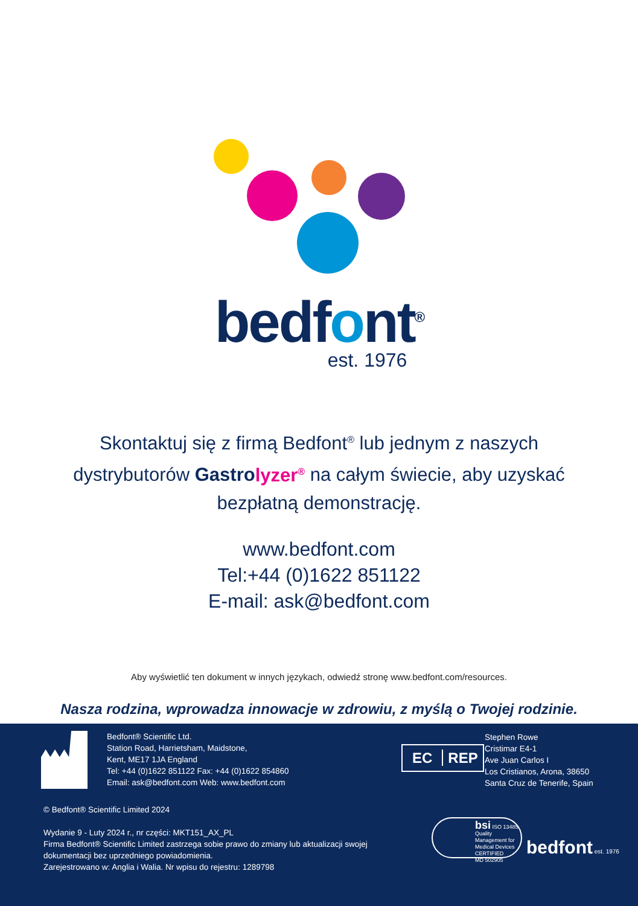bedfont<sup>®</sup>
est. 1976
Skontaktuj się z firmą Bedfont<sup>®</sup> lub jednym z naszych
dystrybutorów Gastrolyzer<sup>®</sup> na całym świecie, aby uzyskać
bezpłatną demonstrację.
www.bedfont.com
Tel:+44 (0)1622 851122
E-mail: ask@bedfont.com
Aby wyświetlić ten dokument w innych językach, odwiedź stronę www.bedfont.com/resources.
Nasza rodzina, wprowadza innowacje w zdrowiu, z myślą o Twojej rodzinie.
Bedfont® Scientific Ltd.
Station Road, Harrietsham, Maidstone,
Kent, ME17 1JA England
Tel: +44 (0)1622 851122 Fax: +44 (0)1622 854860
Email: ask@bedfont.com Web: www.bedfont.com
EC REP
Stephen Rowe
Cristimar E4-1
Ave Juan Carlos I
Los Cristianos, Arona, 38650
Santa Cruz de Tenerife, Spain
© Bedfont® Scientific Limited 2024
Wydanie 9 - Luty 2024 r., nr części: MKT151_AX_PL
Firma Bedfont® Scientific Limited zastrzega sobie prawo do zmiany lub aktualizacji swojej
dokumentacji bez uprzedniego powiadomienia.
Zarejestrowano w: Anglia i Walia. Nr wpisu do rejestru: 1289798
bsi ISO 13485
Quality Management for Medical Devices
CERTIFIED
MD 502905
bedfont est. 1976